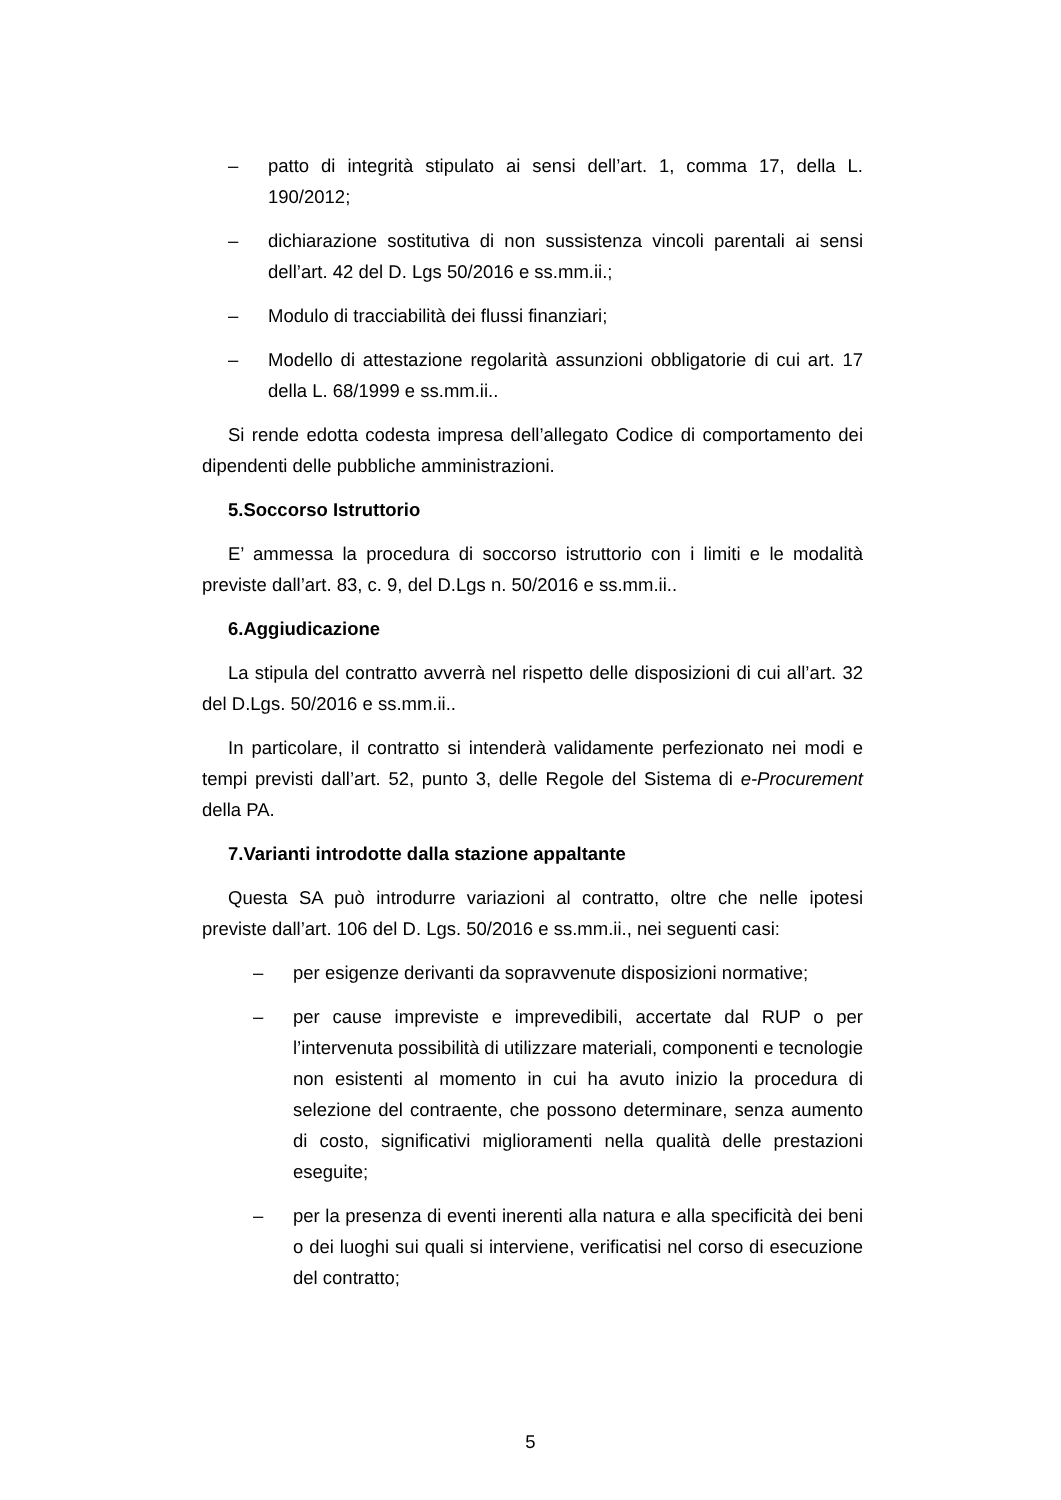– patto di integrità stipulato ai sensi dell’art. 1, comma 17, della L. 190/2012;
– dichiarazione sostitutiva di non sussistenza vincoli parentali ai sensi dell’art. 42 del D. Lgs 50/2016 e ss.mm.ii.;
– Modulo di tracciabilità dei flussi finanziari;
– Modello di attestazione regolarità assunzioni obbligatorie di cui art. 17 della L. 68/1999 e ss.mm.ii..
Si rende edotta codesta impresa dell’allegato Codice di comportamento dei dipendenti delle pubbliche amministrazioni.
5.Soccorso Istruttorio
E’ ammessa la procedura di soccorso istruttorio con i limiti e le modalità previste dall’art. 83, c. 9, del D.Lgs n. 50/2016 e ss.mm.ii..
6.Aggiudicazione
La stipula del contratto avverrà nel rispetto delle disposizioni di cui all’art. 32 del D.Lgs. 50/2016 e ss.mm.ii..
In particolare, il contratto si intenderà validamente perfezionato nei modi e tempi previsti dall’art. 52, punto 3, delle Regole del Sistema di e-Procurement della PA.
7.Varianti introdotte dalla stazione appaltante
Questa SA può introdurre variazioni al contratto, oltre che nelle ipotesi previste dall’art. 106 del D. Lgs. 50/2016 e ss.mm.ii., nei seguenti casi:
– per esigenze derivanti da sopravvenute disposizioni normative;
– per cause impreviste e imprevedibili, accertate dal RUP o per l’intervenuta possibilità di utilizzare materiali, componenti e tecnologie non esistenti al momento in cui ha avuto inizio la procedura di selezione del contraente, che possono determinare, senza aumento di costo, significativi miglioramenti nella qualità delle prestazioni eseguite;
– per la presenza di eventi inerenti alla natura e alla specificità dei beni o dei luoghi sui quali si interviene, verificatisi nel corso di esecuzione del contratto;
5